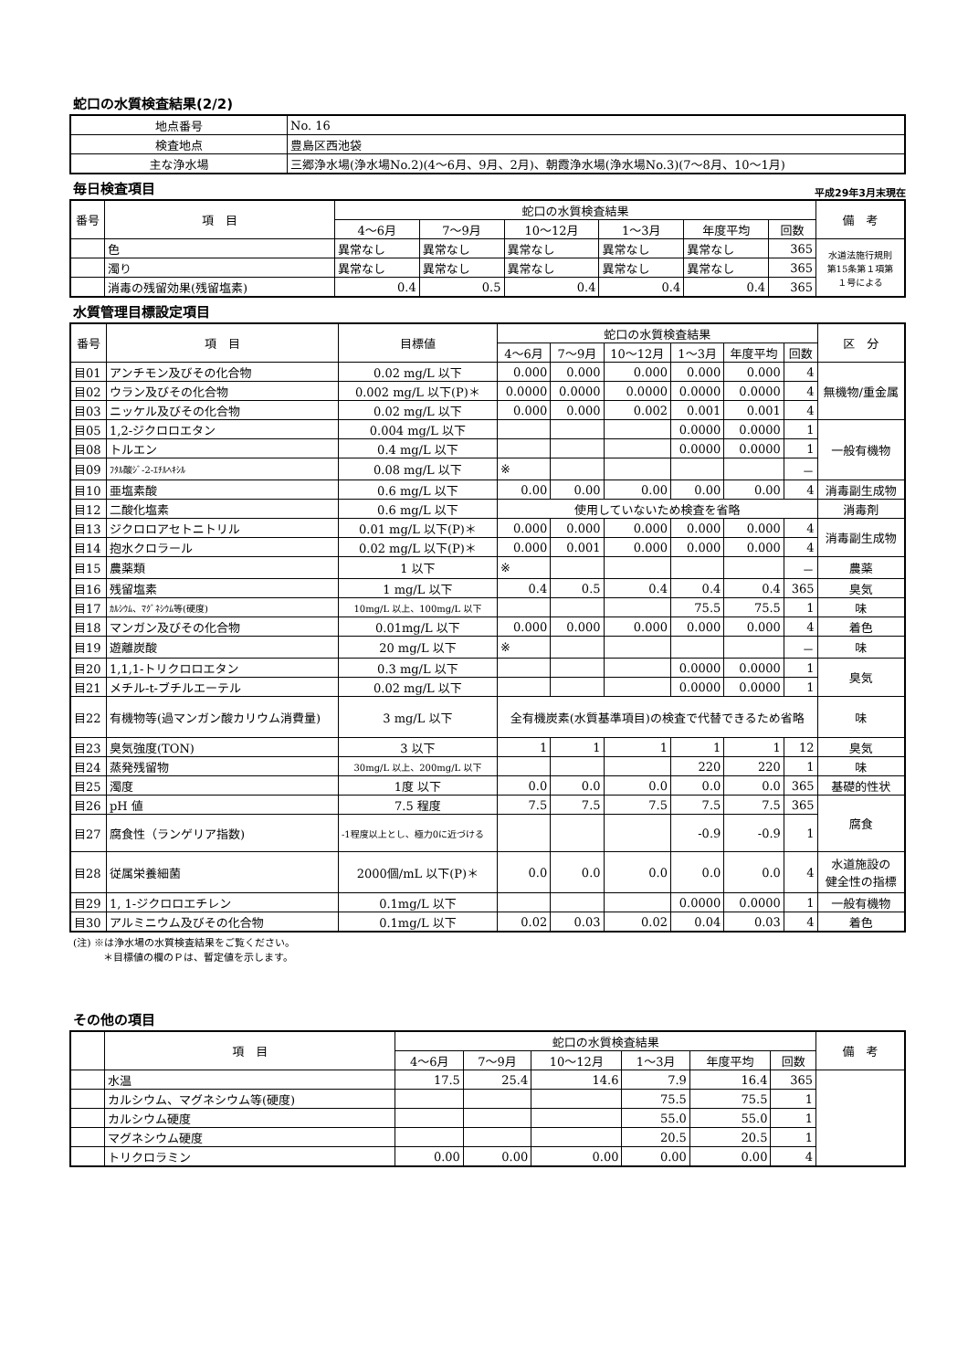蛇口の水質検査結果(2/2)
| 地点番号 | No. 16 |
| 検査地点 | 豊島区西池袋 |
| 主な浄水場 | 三郷浄水場(浄水場No.2)(4～6月、9月、2月)、朝霞浄水場(浄水場No.3)(7～8月、10～1月) |
毎日検査項目
平成29年3月末現在
| 番号 | 項 目 | 蛇口の水質検査結果 | | | | | | 備 考 |
| --- | --- | --- | --- | --- | --- | --- | --- | --- |
| | | 4～6月 | 7～9月 | 10～12月 | 1～3月 | 年度平均 | 回数 | |
| | 色 | 異常なし | 異常なし | 異常なし | 異常なし | 異常なし | 365 | 水道法施行規則 第15条第１項第 １号による |
| | 濁り | 異常なし | 異常なし | 異常なし | 異常なし | 異常なし | 365 | |
| | 消毒の残留効果(残留塩素) | 0.4 | 0.5 | 0.4 | 0.4 | 0.4 | 365 | |
水質管理目標設定項目
| 番号 | 項 目 | 目標値 | 蛇口の水質検査結果 | | | | | | 区 分 |
| --- | --- | --- | --- | --- | --- | --- | --- | --- | --- |
| | | | 4～6月 | 7～9月 | 10～12月 | 1～3月 | 年度平均 | 回数 | |
| 目01 | アンチモン及びその化合物 | 0.02 mg/L 以下 | 0.000 | 0.000 | 0.000 | 0.000 | 0.000 | 4 | 無機物/重金属 |
| 目02 | ウラン及びその化合物 | 0.002 mg/L 以下(P)＊ | 0.0000 | 0.0000 | 0.0000 | 0.0000 | 0.0000 | 4 | |
| 目03 | ニッケル及びその化合物 | 0.02 mg/L 以下 | 0.000 | 0.000 | 0.002 | 0.001 | 0.001 | 4 | |
| 目05 | 1,2-ジクロロエタン | 0.004 mg/L 以下 | | | | 0.0000 | 0.0000 | 1 | 一般有機物 |
| 目08 | トルエン | 0.4 mg/L 以下 | | | | 0.0000 | 0.0000 | 1 | |
| 目09 | ﾌﾀﾙ酸ｼﾞ-2-ｴﾁﾙﾍｷｼﾙ | 0.08 mg/L 以下 | ※ | | | | | － | |
| 目10 | 亜塩素酸 | 0.6 mg/L 以下 | 0.00 | 0.00 | 0.00 | 0.00 | 0.00 | 4 | 消毒副生成物 |
| 目12 | 二酸化塩素 | 0.6 mg/L 以下 | 使用していないため検査を省略 | | | | | | 消毒剤 |
| 目13 | ジクロロアセトニトリル | 0.01 mg/L 以下(P)＊ | 0.000 | 0.000 | 0.000 | 0.000 | 0.000 | 4 | 消毒副生成物 |
| 目14 | 抱水クロラール | 0.02 mg/L 以下(P)＊ | 0.000 | 0.001 | 0.000 | 0.000 | 0.000 | 4 | |
| 目15 | 農薬類 | 1 以下 | ※ | | | | | － | 農薬 |
| 目16 | 残留塩素 | 1 mg/L 以下 | 0.4 | 0.5 | 0.4 | 0.4 | 0.4 | 365 | 臭気 |
| 目17 | ｶﾙｼｳﾑ、ﾏｸﾞﾈｼｳﾑ等(硬度) | 10mg/L 以上、100mg/L 以下 | | | | 75.5 | 75.5 | 1 | 味 |
| 目18 | マンガン及びその化合物 | 0.01mg/L 以下 | 0.000 | 0.000 | 0.000 | 0.000 | 0.000 | 4 | 着色 |
| 目19 | 遊離炭酸 | 20 mg/L 以下 | ※ | | | | | － | 味 |
| 目20 | 1,1,1-トリクロロエタン | 0.3 mg/L 以下 | | | | 0.0000 | 0.0000 | 1 | 臭気 |
| 目21 | メチル-t-ブチルエーテル | 0.02 mg/L 以下 | | | | 0.0000 | 0.0000 | 1 | |
| 目22 | 有機物等(過マンガン酸カリウム消費量) | 3 mg/L 以下 | 全有機炭素(水質基準項目)の検査で代替できるため省略 | | | | | | 味 |
| 目23 | 臭気強度(TON) | 3 以下 | 1 | 1 | 1 | 1 | 1 | 12 | 臭気 |
| 目24 | 蒸発残留物 | 30mg/L 以上、200mg/L 以下 | | | | 220 | 220 | 1 | 味 |
| 目25 | 濁度 | 1度 以下 | 0.0 | 0.0 | 0.0 | 0.0 | 0.0 | 365 | 基礎的性状 |
| 目26 | pH 値 | 7.5 程度 | 7.5 | 7.5 | 7.5 | 7.5 | 7.5 | 365 | 腐食 |
| 目27 | 腐食性（ランゲリア指数) | -1程度以上とし、極力0に近づける | | | | -0.9 | -0.9 | 1 | |
| 目28 | 従属栄養細菌 | 2000個/mL 以下(P)＊ | 0.0 | 0.0 | 0.0 | 0.0 | 0.0 | 4 | 水道施設の 健全性の指標 |
| 目29 | 1, 1-ジクロロエチレン | 0.1mg/L 以下 | | | | 0.0000 | 0.0000 | 1 | 一般有機物 |
| 目30 | アルミニウム及びその化合物 | 0.1mg/L 以下 | 0.02 | 0.03 | 0.02 | 0.04 | 0.03 | 4 | 着色 |
(注) ※は浄水場の水質検査結果をご覧ください。
　　　＊目標値の欄のＰは、暫定値を示します。
その他の項目
| | 項 目 | 蛇口の水質検査結果 | | | | | | 備 考 |
| --- | --- | --- | --- | --- | --- | --- | --- | --- |
| | | 4～6月 | 7～9月 | 10～12月 | 1～3月 | 年度平均 | 回数 | |
| | 水温 | 17.5 | 25.4 | 14.6 | 7.9 | 16.4 | 365 | |
| | カルシウム、マグネシウム等(硬度) | | | | 75.5 | 75.5 | 1 | |
| | カルシウム硬度 | | | | 55.0 | 55.0 | 1 | |
| | マグネシウム硬度 | | | | 20.5 | 20.5 | 1 | |
| | トリクロラミン | 0.00 | 0.00 | 0.00 | 0.00 | 0.00 | 4 | |